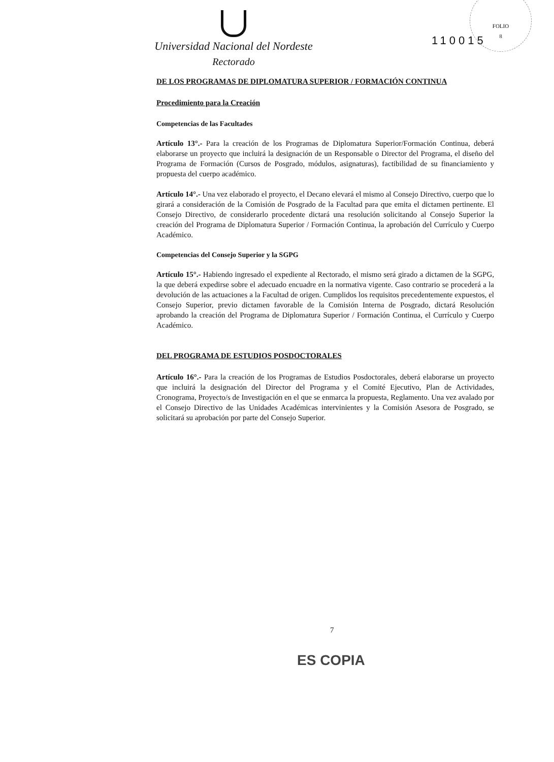FOLIO
8
Universidad Nacional del Nordeste
Rectorado
110015
DE LOS PROGRAMAS DE DIPLOMATURA SUPERIOR / FORMACIÓN CONTINUA
Procedimiento para la Creación
Competencias de las Facultades
Artículo 13°.- Para la creación de los Programas de Diplomatura Superior/Formación Continua, deberá elaborarse un proyecto que incluirá la designación de un Responsable o Director del Programa, el diseño del Programa de Formación (Cursos de Posgrado, módulos, asignaturas), factibilidad de su financiamiento y propuesta del cuerpo académico.
Artículo 14°.- Una vez elaborado el proyecto, el Decano elevará el mismo al Consejo Directivo, cuerpo que lo girará a consideración de la Comisión de Posgrado de la Facultad para que emita el dictamen pertinente. El Consejo Directivo, de considerarlo procedente dictará una resolución solicitando al Consejo Superior la creación del Programa de Diplomatura Superior / Formación Continua, la aprobación del Currículo y Cuerpo Académico.
Competencias del Consejo Superior y la SGPG
Artículo 15°.- Habiendo ingresado el expediente al Rectorado, el mismo será girado a dictamen de la SGPG, la que deberá expedirse sobre el adecuado encuadre en la normativa vigente. Caso contrario se procederá a la devolución de las actuaciones a la Facultad de origen. Cumplidos los requisitos precedentemente expuestos, el Consejo Superior, previo dictamen favorable de la Comisión Interna de Posgrado, dictará Resolución aprobando la creación del Programa de Diplomatura Superior / Formación Continua, el Currículo y Cuerpo Académico.
DEL PROGRAMA DE ESTUDIOS POSDOCTORALES
Artículo 16°.- Para la creación de los Programas de Estudios Posdoctorales, deberá elaborarse un proyecto que incluirá la designación del Director del Programa y el Comité Ejecutivo, Plan de Actividades, Cronograma, Proyecto/s de Investigación en el que se enmarca la propuesta, Reglamento. Una vez avalado por el Consejo Directivo de las Unidades Académicas intervinientes y la Comisión Asesora de Posgrado, se solicitará su aprobación por parte del Consejo Superior.
7
ES COPIA